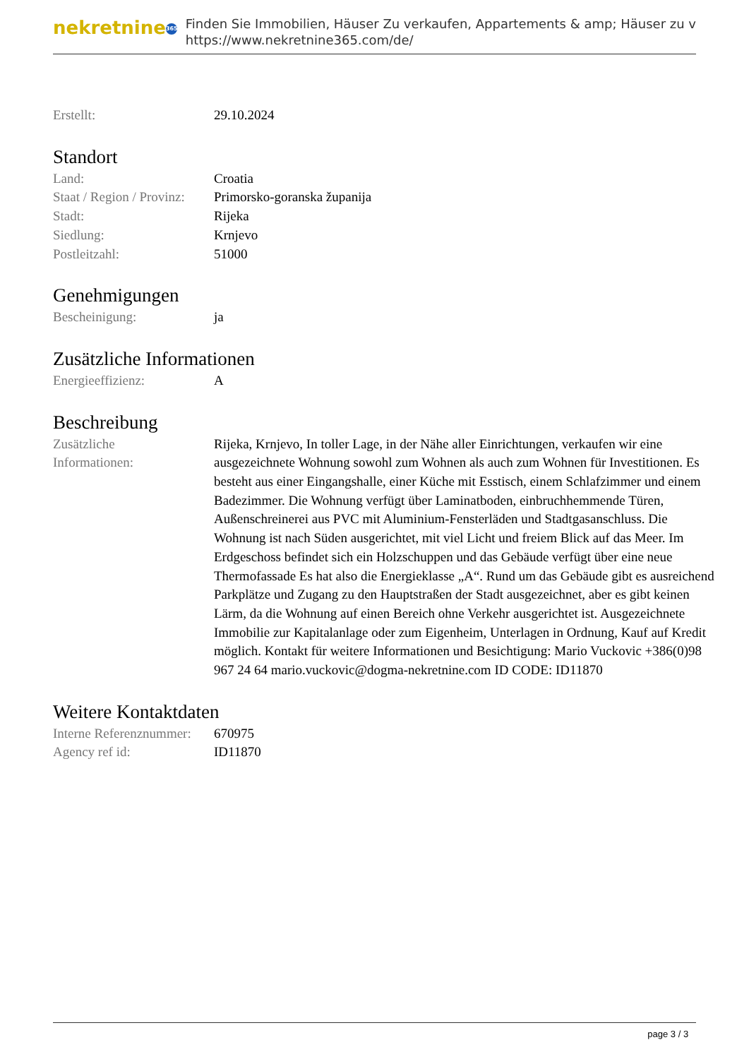nekretnine 365
Finden Sie Immobilien, Häuser Zu verkaufen, Appartements & amp; Häuser zu v
https://www.nekretnine365.com/de/
| Erstellt: | 29.10.2024 |
Standort
| Land: | Croatia |
| Staat / Region / Provinz: | Primorsko-goranska županija |
| Stadt: | Rijeka |
| Siedlung: | Krnjevo |
| Postleitzahl: | 51000 |
Genehmigungen
| Bescheinigung: | ja |
Zusätzliche Informationen
| Energieeffizienz: | A |
Beschreibung
| Zusätzliche Informationen: | Rijeka, Krnjevo, In toller Lage, in der Nähe aller Einrichtungen, verkaufen wir eine ausgezeichnete Wohnung sowohl zum Wohnen als auch zum Wohnen für Investitionen. Es besteht aus einer Eingangshalle, einer Küche mit Esstisch, einem Schlafzimmer und einem Badezimmer. Die Wohnung verfügt über Laminatboden, einbruchhemmende Türen, Außenschreinerei aus PVC mit Aluminium-Fensterläden und Stadtgasanschluss. Die Wohnung ist nach Süden ausgerichtet, mit viel Licht und freiem Blick auf das Meer. Im Erdgeschoss befindet sich ein Holzschuppen und das Gebäude verfügt über eine neue Thermofassade Es hat also die Energieklasse „A“. Rund um das Gebäude gibt es ausreichend Parkplätze und Zugang zu den Hauptstraßen der Stadt ausgezeichnet, aber es gibt keinen Lärm, da die Wohnung auf einen Bereich ohne Verkehr ausgerichtet ist. Ausgezeichnete Immobilie zur Kapitalanlage oder zum Eigenheim, Unterlagen in Ordnung, Kauf auf Kredit möglich. Kontakt für weitere Informationen und Besichtigung: Mario Vuckovic +386(0)98 967 24 64 mario.vuckovic@dogma-nekretnine.com ID CODE: ID11870 |
Weitere Kontaktdaten
| Interne Referenznummer: | 670975 |
| Agency ref id: | ID11870 |
page 3 / 3